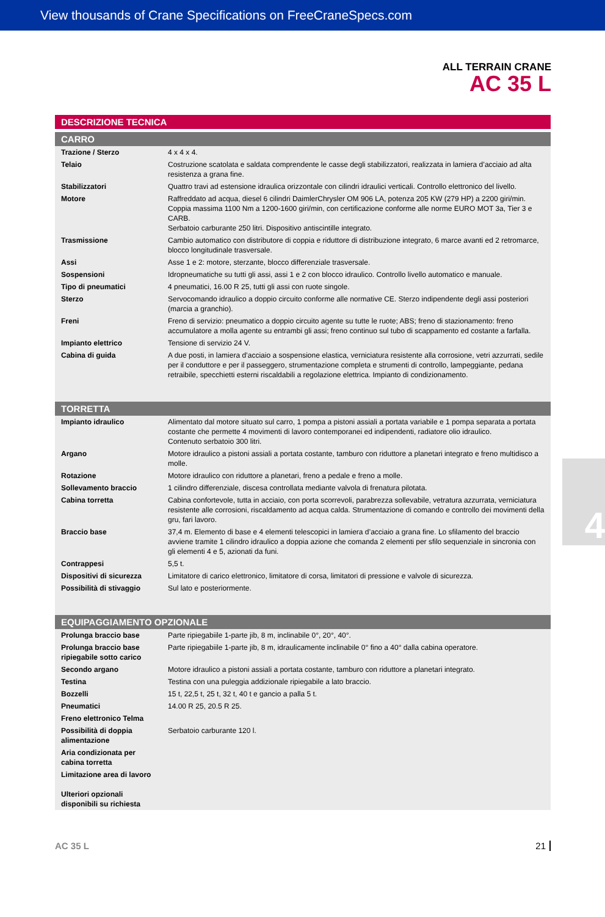View thousands of Crane Specifications on FreeCraneSpecs.com
ALL TERRAIN CRANE
AC 35 L
DESCRIZIONE TECNICA
CARRO
| Trazione / Sterzo | 4 x 4 x 4. |
| Telaio | Costruzione scatolata e saldata comprendente le casse degli stabilizzatori, realizzata in lamiera d’acciaio ad alta resistenza a grana fine. |
| Stabilizzatori | Quattro travi ad estensione idraulica orizzontale con cilindri idraulici verticali. Controllo elettronico del livello. |
| Motore | Raffreddato ad acqua, diesel 6 cilindri DaimlerChrysler OM 906 LA, potenza 205 KW (279 HP) a 2200 giri/min. Coppia massima 1100 Nm a 1200-1600 giri/min, con certificazione conforme alle norme EURO MOT 3a, Tier 3 e CARB. Serbatoio carburante 250 litri. Dispositivo antiscintille integrato. |
| Trasmissione | Cambio automatico con distributore di coppia e riduttore di distribuzione integrato, 6 marce avanti ed 2 retromarce, blocco longitudinale trasversale. |
| Assi | Asse 1 e 2: motore, sterzante, blocco differenziale trasversale. |
| Sospensioni | Idropneumatiche su tutti gli assi, assi 1 e 2 con blocco idraulico. Controllo livello automatico e manuale. |
| Tipo di pneumatici | 4 pneumatici, 16.00 R 25, tutti gli assi con ruote singole. |
| Sterzo | Servocomando idraulico a doppio circuito conforme alle normative CE. Sterzo indipendente degli assi posteriori (marcia a granchio). |
| Freni | Freno di servizio: pneumatico a doppio circuito agente su tutte le ruote; ABS; freno di stazionamento: freno accumulatore a molla agente su entrambi gli assi; freno continuo sul tubo di scappamento ed costante a farfalla. |
| Impianto elettrico | Tensione di servizio 24 V. |
| Cabina di guida | A due posti, in lamiera d’acciaio a sospensione elastica, verniciatura resistente alla corrosione, vetri azzurrati, sedile per il conduttore e per il passeggero, strumentazione completa e strumenti di controllo, lampeggiante, pedana retraibile, specchietti esterni riscaldabili a regolazione elettrica. Impianto di condizionamento. |
TORRETTA
| Impianto idraulico | Alimentato dal motore situato sul carro, 1 pompa a pistoni assiali a portata variabile e 1 pompa separata a portata costante che permette 4 movimenti di lavoro contemporanei ed indipendenti, radiatore olio idraulico. Contenuto serbatoio 300 litri. |
| Argano | Motore idraulico a pistoni assiali a portata costante, tamburo con riduttore a planetari integrato e freno multidisco a molle. |
| Rotazione | Motore idraulico con riduttore a planetari, freno a pedale e freno a molle. |
| Sollevamento braccio | 1 cilindro differenziale, discesa controllata mediante valvola di frenatura pilotata. |
| Cabina torretta | Cabina confortevole, tutta in acciaio, con porta scorrevoli, parabrezza sollevabile, vetratura azzurrata, verniciatura resistente alle corrosioni, riscaldamento ad acqua calda. Strumentazione di comando e controllo dei movimenti della gru, fari lavoro. |
| Braccio base | 37,4 m. Elemento di base e 4 elementi telescopici in lamiera d’acciaio a grana fine. Lo sfilamento del braccio avviene tramite 1 cilindro idraulico a doppia azione che comanda 2 elementi per sfilo sequenziale in sincronia con gli elementi 4 e 5, azionati da funi. |
| Contrappesi | 5,5 t. |
| Dispositivi di sicurezza | Limitatore di carico elettronico, limitatore di corsa, limitatori di pressione e valvole di sicurezza. |
| Possibilità di stivaggio | Sul lato e posteriormente. |
EQUIPAGGIAMENTO OPZIONALE
| Prolunga braccio base | Parte ripiegabiile 1-parte jib, 8 m, inclinabile 0°, 20°, 40°. |
| Prolunga braccio base ripiegabile sotto carico | Parte ripiegabiile 1-parte jib, 8 m, idraulicamente inclinabile 0° fino a 40° dalla cabina operatore. |
| Secondo argano | Motore idraulico a pistoni assiali a portata costante, tamburo con riduttore a planetari integrato. |
| Testina | Testina con una puleggia addizionale ripiegabile a lato braccio. |
| Bozzelli | 15 t, 22,5 t, 25 t, 32 t, 40 t e gancio a palla 5 t. |
| Pneumatici | 14.00 R 25, 20.5 R 25. |
| Freno elettronico Telma | |
| Possibilità di doppia alimentazione | Serbatoio carburante 120 l. |
| Aria condizionata per cabina torretta | |
| Limitazione area di lavoro | |
| Ulteriori opzionali disponibili su richiesta | |
AC 35 L 21
4